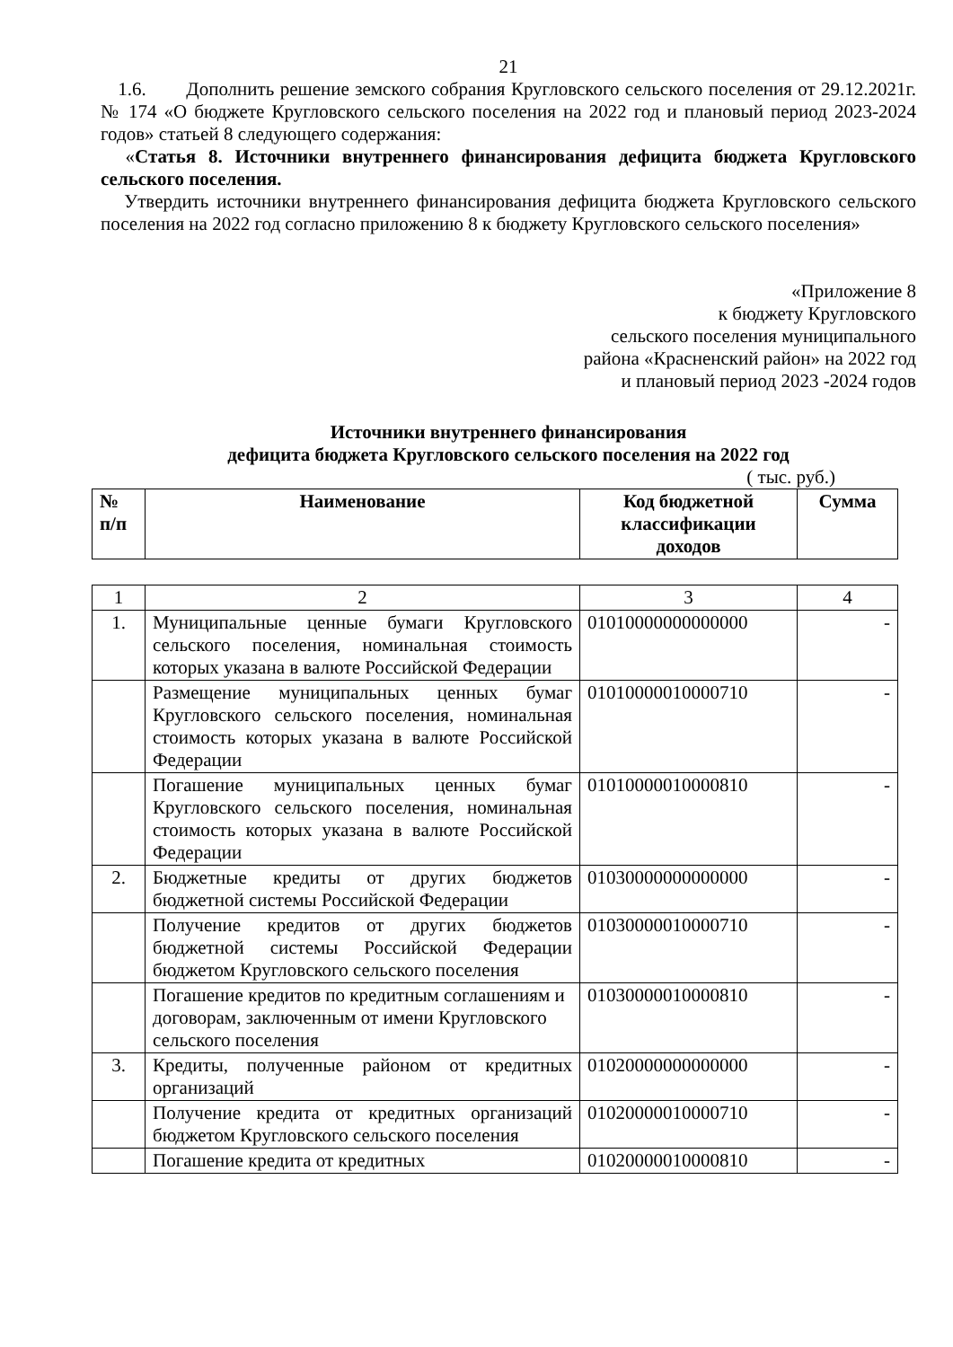21
1.6. Дополнить решение земского собрания Кругловского сельского поселения от 29.12.2021г. № 174 «О бюджете Кругловского сельского поселения на 2022 год и плановый период 2023-2024 годов» статьей 8 следующего содержания:
«Статья 8. Источники внутреннего финансирования дефицита бюджета Кругловского сельского поселения.
Утвердить источники внутреннего финансирования дефицита бюджета Кругловского сельского поселения на 2022 год согласно приложению 8 к бюджету Кругловского сельского поселения»
«Приложение 8
к бюджету Кругловского
сельского поселения муниципального
района «Красненский район» на 2022 год
и плановый период 2023 -2024 годов
Источники внутреннего финансирования
дефицита бюджета Кругловского сельского поселения на 2022 год
( тыс. руб.)
| № п/п | Наименование | Код бюджетной классификации доходов | Сумма |
| --- | --- | --- | --- |
| 1 | 2 | 3 | 4 |
| 1. | Муниципальные ценные бумаги Кругловского сельского поселения, номинальная стоимость которых указана в валюте Российской Федерации | 01010000000000000 | - |
| | Размещение муниципальных ценных бумаг Кругловского сельского поселения, номинальная стоимость которых указана в валюте Российской Федерации | 01010000010000710 | - |
| | Погашение муниципальных ценных бумаг Кругловского сельского поселения, номинальная стоимость которых указана в валюте Российской Федерации | 01010000010000810 | - |
| 2. | Бюджетные кредиты от других бюджетов бюджетной системы Российской Федерации | 01030000000000000 | - |
| | Получение кредитов от других бюджетов бюджетной системы Российской Федерации бюджетом Кругловского сельского поселения | 01030000010000710 | - |
| | Погашение кредитов по кредитным соглашениям и договорам, заключенным от имени Кругловского сельского поселения | 01030000010000810 | - |
| 3. | Кредиты, полученные районом от кредитных организаций | 01020000000000000 | - |
| | Получение кредита от кредитных организаций бюджетом Кругловского сельского поселения | 01020000010000710 | - |
| | Погашение кредита от кредитных | 01020000010000810 | - |